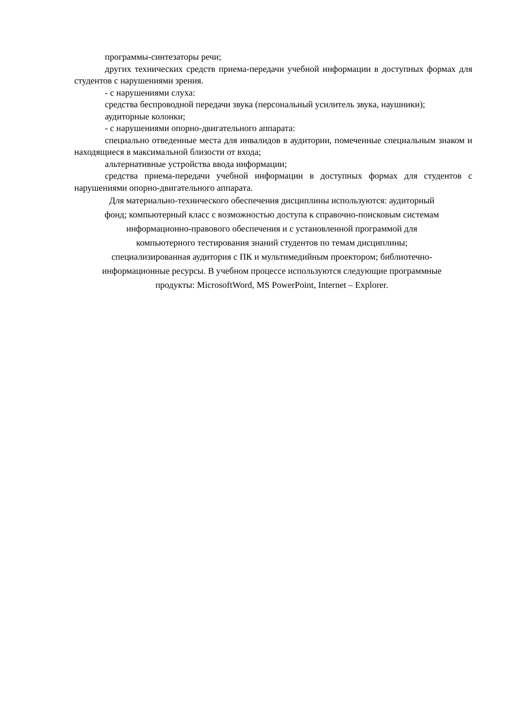программы-синтезаторы речи;
других технических средств приема-передачи учебной информации в доступных формах для студентов с нарушениями зрения.
- с нарушениями слуха:
средства беспроводной передачи звука (персональный усилитель звука, наушники);
аудиторные колонки;
- с нарушениями опорно-двигательного аппарата:
специально отведенные места для инвалидов в аудитории, помеченные специальным знаком и находящиеся в максимальной близости от входа;
альтернативные устройства ввода информации;
средства приема-передачи учебной информации в доступных формах для студентов с нарушениями опорно-двигательного аппарата.
Для материально-технического обеспечения дисциплины используются: аудиторный
фонд; компьютерный класс с возможностью доступа к справочно-поисковым системам
информационно-правового обеспечения и с установленной программой для
компьютерного тестирования знаний студентов по темам дисциплины;
специализированная аудитория с ПК и мультимедийным проектором; библиотечно-
информационные ресурсы. В учебном процессе используются следующие программные
продукты: MicrosoftWord, MS PowerPoint, Internet – Explorer.